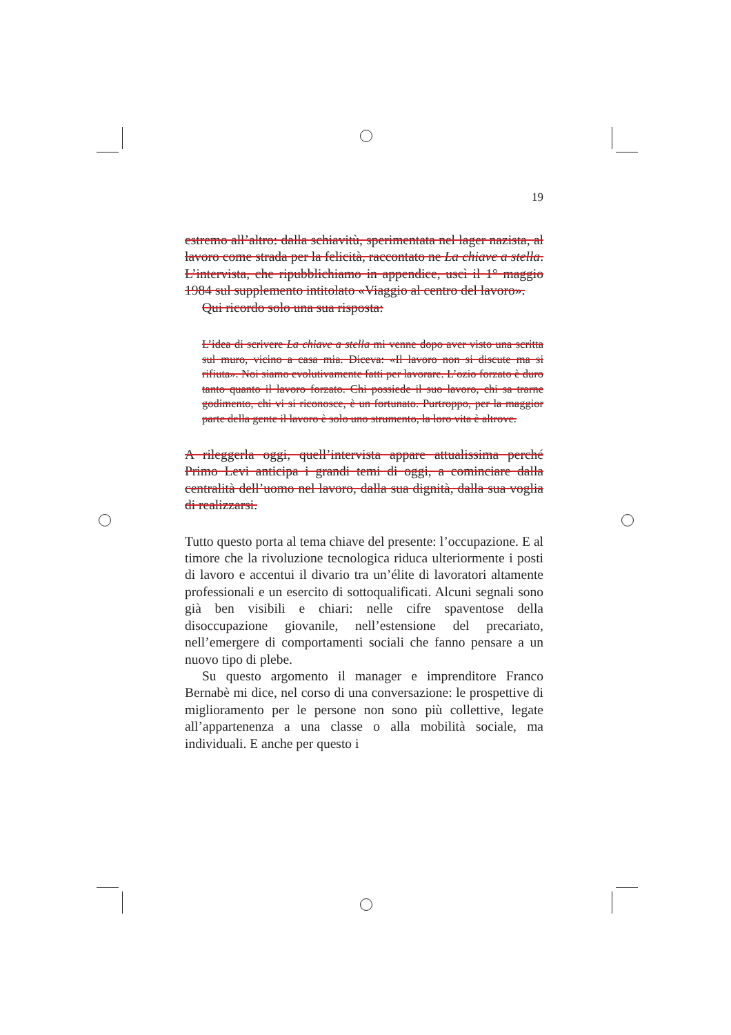19
estremo all’altro: dalla schiavitù, sperimentata nel lager nazista, al lavoro come strada per la felicità, raccontato ne La chiave a stella. L’intervista, che ripubblichiamo in appendice, uscì il 1° maggio 1984 sul supplemento intitolato «Viaggio al centro del lavoro».
Qui ricordo solo una sua risposta:
L’idea di scrivere La chiave a stella mi venne dopo aver visto una scritta sul muro, vicino a casa mia. Diceva: «Il lavoro non si discute ma si rifiuta». Noi siamo evolutivamente fatti per lavorare. L’ozio forzato è duro tanto quanto il lavoro forzato. Chi possiede il suo lavoro, chi sa trarne godimento, chi vi si riconosce, è un fortunato. Purtroppo, per la maggior parte della gente il lavoro è solo uno strumento, la loro vita è altrove.
A rileggerla oggi, quell’intervista appare attualissima perché Primo Levi anticipa i grandi temi di oggi, a cominciare dalla centralità dell’uomo nel lavoro, dalla sua dignità, dalla sua voglia di realizzarsi.
Tutto questo porta al tema chiave del presente: l’occupazione. E al timore che la rivoluzione tecnologica riduca ulteriormente i posti di lavoro e accentui il divario tra un’élite di lavoratori altamente professionali e un esercito di sottoqualificati. Alcuni segnali sono già ben visibili e chiari: nelle cifre spaventose della disoccupazione giovanile, nell’estensione del precariato, nell’emergere di comportamenti sociali che fanno pensare a un nuovo tipo di plebe.
Su questo argomento il manager e imprenditore Franco Bernabè mi dice, nel corso di una conversazione: le prospettive di miglioramento per le persone non sono più collettive, legate all’appartenenza a una classe o alla mobilità sociale, ma individuali. E anche per questo i